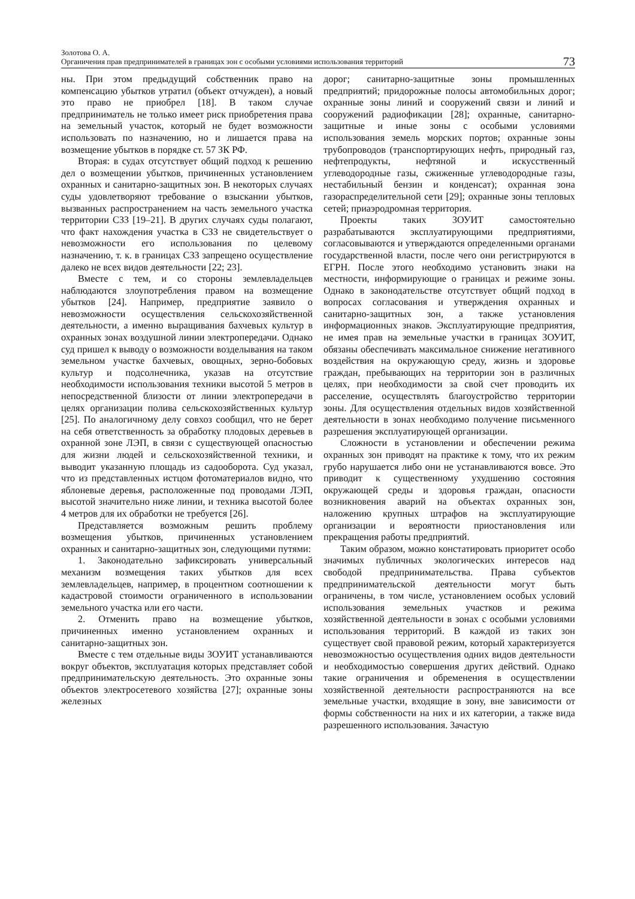Золотова О. А.
Органичения прав предпринимателей в границах зон с особыми условиями использования территорий
73
ны. При этом предыдущий собственник право на компенсацию убытков утратил (объект отчужден), а новый это право не приобрел [18]. В таком случае предприниматель не только имеет риск приобретения права на земельный участок, который не будет возможности использовать по назначению, но и лишается права на возмещение убытков в порядке ст. 57 ЗК РФ.
Вторая: в судах отсутствует общий подход к решению дел о возмещении убытков, причиненных установлением охранных и санитарно-защитных зон. В некоторых случаях суды удовлетворяют требование о взыскании убытков, вызванных распространением на часть земельного участка территории СЗЗ [19–21]. В других случаях суды полагают, что факт нахождения участка в СЗЗ не свидетельствует о невозможности его использования по целевому назначению, т. к. в границах СЗЗ запрещено осуществление далеко не всех видов деятельности [22; 23].
Вместе с тем, и со стороны землевладельцев наблюдаются злоупотребления правом на возмещение убытков [24]. Например, предприятие заявило о невозможности осуществления сельскохозяйственной деятельности, а именно выращивания бахчевых культур в охранных зонах воздушной линии электропередачи. Однако суд пришел к выводу о возможности возделывания на таком земельном участке бахчевых, овощных, зерно-бобовых культур и подсолнечника, указав на отсутствие необходимости использования техники высотой 5 метров в непосредственной близости от линии электропередачи в целях организации полива сельскохозяйственных культур [25]. По аналогичному делу совхоз сообщил, что не берет на себя ответственность за обработку плодовых деревьев в охранной зоне ЛЭП, в связи с существующей опасностью для жизни людей и сельскохозяйственной техники, и выводит указанную площадь из садооборота. Суд указал, что из представленных истцом фотоматериалов видно, что яблоневые деревья, расположенные под проводами ЛЭП, высотой значительно ниже линии, и техника высотой более 4 метров для их обработки не требуется [26].
Представляется возможным решить проблему возмещения убытков, причиненных установлением охранных и санитарно-защитных зон, следующими путями:
1. Законодательно зафиксировать универсальный механизм возмещения таких убытков для всех землевладельцев, например, в процентном соотношении к кадастровой стоимости ограниченного в использовании земельного участка или его части.
2. Отменить право на возмещение убытков, причиненных именно установлением охранных и санитарно-защитных зон.
Вместе с тем отдельные виды ЗОУИТ устанавливаются вокруг объектов, эксплуатация которых представляет собой предпринимательскую деятельность. Это охранные зоны объектов электросетевого хозяйства [27]; охранные зоны железных
дорог; санитарно-защитные зоны промышленных предприятий; придорожные полосы автомобильных дорог; охранные зоны линий и сооружений связи и линий и сооружений радиофикации [28]; охранные, санитарно-защитные и иные зоны с особыми условиями использования земель морских портов; охранные зоны трубопроводов (транспортирующих нефть, природный газ, нефтепродукты, нефтяной и искусственный углеводородные газы, сжиженные углеводородные газы, нестабильный бензин и конденсат); охранная зона газораспределительной сети [29]; охранные зоны тепловых сетей; приаэродромная территория.
Проекты таких ЗОУИТ самостоятельно разрабатываются эксплуатирующими предприятиями, согласовываются и утверждаются определенными органами государственной власти, после чего они регистрируются в ЕГРН. После этого необходимо установить знаки на местности, информирующие о границах и режиме зоны. Однако в законодательстве отсутствует общий подход в вопросах согласования и утверждения охранных и санитарно-защитных зон, а также установления информационных знаков. Эксплуатирующие предприятия, не имея прав на земельные участки в границах ЗОУИТ, обязаны обеспечивать максимальное снижение негативного воздействия на окружающую среду, жизнь и здоровье граждан, пребывающих на территории зон в различных целях, при необходимости за свой счет проводить их расселение, осуществлять благоустройство территории зоны. Для осуществления отдельных видов хозяйственной деятельности в зонах необходимо получение письменного разрешения эксплуатирующей организации.
Сложности в установлении и обеспечении режима охранных зон приводят на практике к тому, что их режим грубо нарушается либо они не устанавливаются вовсе. Это приводит к существенному ухудшению состояния окружающей среды и здоровья граждан, опасности возникновения аварий на объектах охранных зон, наложению крупных штрафов на эксплуатирующие организации и вероятности приостановления или прекращения работы предприятий.
Таким образом, можно констатировать приоритет особо значимых публичных экологических интересов над свободой предпринимательства. Права субъектов предпринимательской деятельности могут быть ограничены, в том числе, установлением особых условий использования земельных участков и режима хозяйственной деятельности в зонах с особыми условиями использования территорий. В каждой из таких зон существует свой правовой режим, который характеризуется невозможностью осуществления одних видов деятельности и необходимостью совершения других действий. Однако такие ограничения и обременения в осуществлении хозяйственной деятельности распространяются на все земельные участки, входящие в зону, вне зависимости от формы собственности на них и их категории, а также вида разрешенного использования. Зачастую